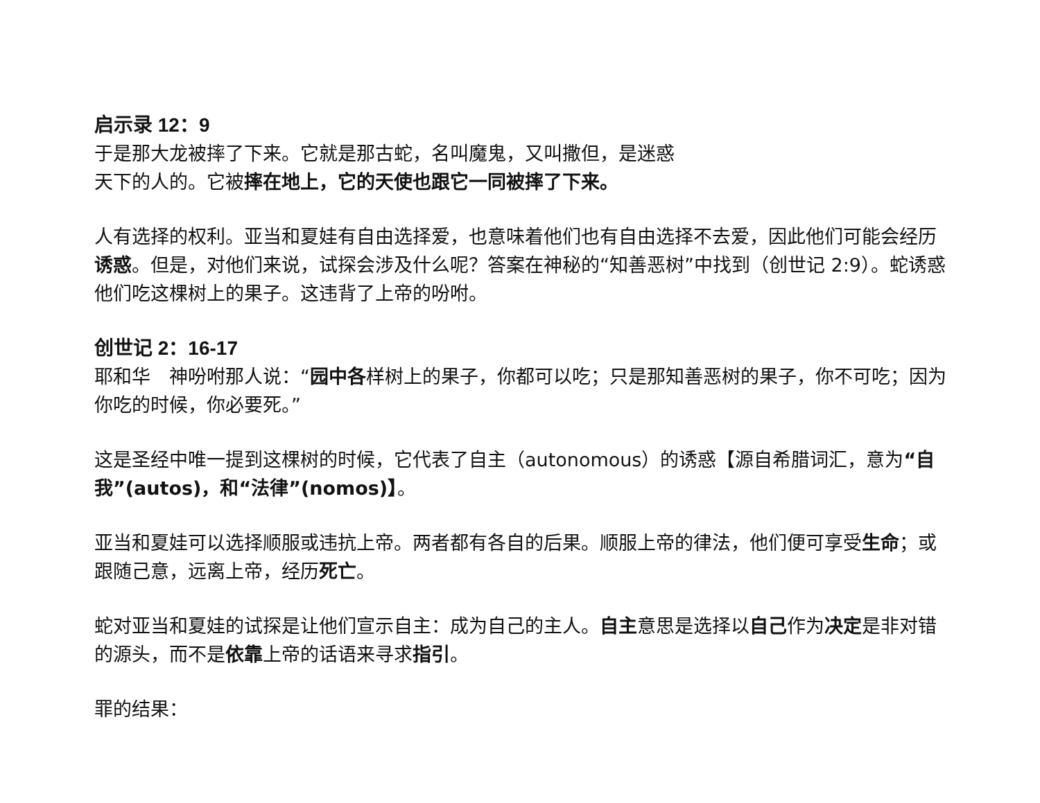启示录 12：9
于是那大龙被摔了下来。它就是那古蛇，名叫魔鬼，又叫撒但，是迷惑
天下的人的。它被摔在地上，它的天使也跟它一同被摔了下来。
人有选择的权利。亚当和夏娃有自由选择爱，也意味着他们也有自由选择不去爱，因此他们可能会经历诱惑。但是，对他们来说，试探会涉及什么呢？答案在神秘的“知善恶树”中找到（创世记 2:9）。蛇诱惑他们吃这棵树上的果子。这违背了上帝的吩咐。
创世记 2：16-17
耶和华　神吩咐那人说：“园中各样树上的果子，你都可以吃；只是那知善恶树的果子，你不可吃；因为你吃的时候，你必要死。”
这是圣经中唯一提到这棵树的时候，它代表了自主（autonomous）的诱惑【源自希腊词汇，意为“自我”(autos)，和“法律”(nomos)】。
亚当和夏娃可以选择顺服或违抗上帝。两者都有各自的后果。顺服上帝的律法，他们便可享受生命；或跟随己意，远离上帝，经历死亡。
蛇对亚当和夏娃的试探是让他们宣示自主：成为自己的主人。自主意思是选择以自己作为决定是非对错的源头，而不是依靠上帝的话语来寻求指引。
罪的结果：